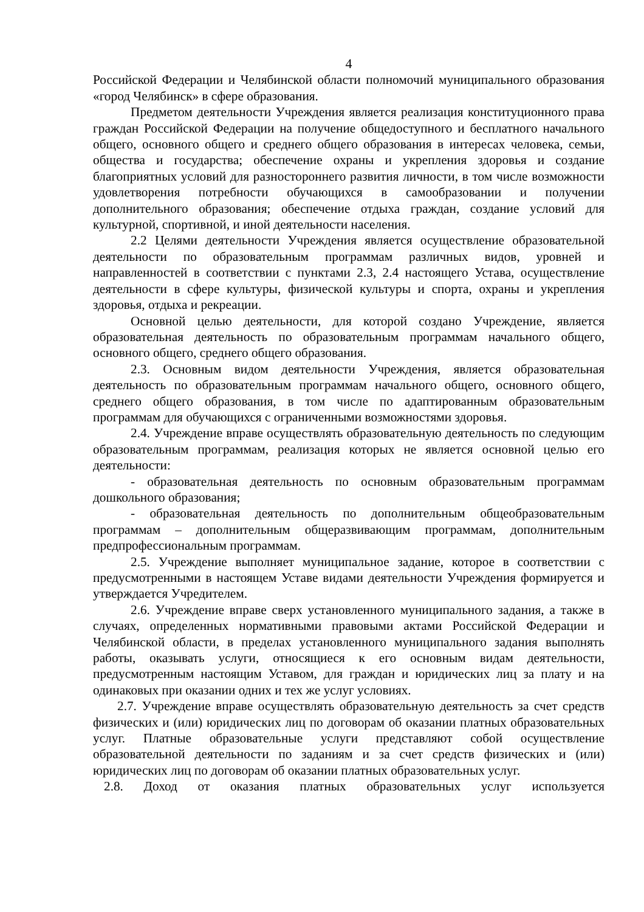4
Российской Федерации и Челябинской области полномочий муниципального образования «город Челябинск» в сфере образования.
Предметом деятельности Учреждения является реализация конституционного права граждан Российской Федерации на получение общедоступного и бесплатного начального общего, основного общего и среднего общего образования в интересах человека, семьи, общества и государства; обеспечение охраны и укрепления здоровья и создание благоприятных условий для разностороннего развития личности, в том числе возможности удовлетворения потребности обучающихся в самообразовании и получении дополнительного образования; обеспечение отдыха граждан, создание условий для культурной, спортивной, и иной деятельности населения.
2.2 Целями деятельности Учреждения является осуществление образовательной деятельности по образовательным программам различных видов, уровней и направленностей в соответствии с пунктами 2.3, 2.4 настоящего Устава, осуществление деятельности в сфере культуры, физической культуры и спорта, охраны и укрепления здоровья, отдыха и рекреации.
Основной целью деятельности, для которой создано Учреждение, является образовательная деятельность по образовательным программам начального общего, основного общего, среднего общего образования.
2.3. Основным видом деятельности Учреждения, является образовательная деятельность по образовательным программам начального общего, основного общего, среднего общего образования, в том числе по адаптированным образовательным программам для обучающихся с ограниченными возможностями здоровья.
2.4. Учреждение вправе осуществлять образовательную деятельность по следующим образовательным программам, реализация которых не является основной целью его деятельности:
- образовательная деятельность по основным образовательным программам дошкольного образования;
- образовательная деятельность по дополнительным общеобразовательным программам – дополнительным общеразвивающим программам, дополнительным предпрофессиональным программам.
2.5. Учреждение выполняет муниципальное задание, которое в соответствии с предусмотренными в настоящем Уставе видами деятельности Учреждения формируется и утверждается Учредителем.
2.6. Учреждение вправе сверх установленного муниципального задания, а также в случаях, определенных нормативными правовыми актами Российской Федерации и Челябинской области, в пределах установленного муниципального задания выполнять работы, оказывать услуги, относящиеся к его основным видам деятельности, предусмотренным настоящим Уставом, для граждан и юридических лиц за плату и на одинаковых при оказании одних и тех же услуг условиях.
2.7. Учреждение вправе осуществлять образовательную деятельность за счет средств физических и (или) юридических лиц по договорам об оказании платных образовательных услуг. Платные образовательные услуги представляют собой осуществление образовательной деятельности по заданиям и за счет средств физических и (или) юридических лиц по договорам об оказании платных образовательных услуг.
2.8. Доход от оказания платных образовательных услуг используется